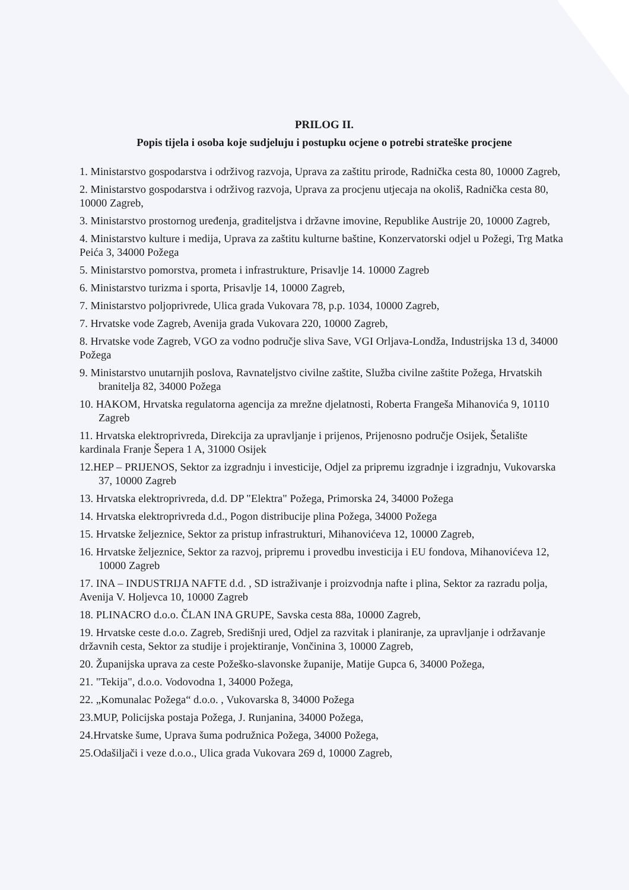PRILOG II.
Popis tijela i osoba koje sudjeluju i postupku ocjene o potrebi strateške procjene
1. Ministarstvo gospodarstva i održivog razvoja, Uprava za zaštitu prirode, Radnička cesta 80, 10000 Zagreb,
2. Ministarstvo gospodarstva i održivog razvoja, Uprava za procjenu utjecaja na okoliš, Radnička cesta 80, 10000 Zagreb,
3. Ministarstvo prostornog uređenja, graditeljstva i državne imovine, Republike Austrije 20, 10000 Zagreb,
4. Ministarstvo kulture i medija, Uprava za zaštitu kulturne baštine, Konzervatorski odjel u Požegi, Trg Matka Peića 3, 34000 Požega
5. Ministarstvo pomorstva, prometa i infrastrukture, Prisavlje 14. 10000 Zagreb
6. Ministarstvo turizma i sporta, Prisavlje 14, 10000 Zagreb,
7. Ministarstvo poljoprivrede, Ulica grada Vukovara 78, p.p. 1034, 10000 Zagreb,
7. Hrvatske vode Zagreb, Avenija grada Vukovara 220, 10000 Zagreb,
8. Hrvatske vode Zagreb, VGO za vodno područje sliva Save, VGI Orljava-Londža, Industrijska 13 d, 34000 Požega
9. Ministarstvo unutarnjih poslova, Ravnateljstvo civilne zaštite, Služba civilne zaštite Požega, Hrvatskih branitelja 82, 34000 Požega
10. HAKOM, Hrvatska regulatorna agencija za mrežne djelatnosti, Roberta Frangeša Mihanovića 9, 10110 Zagreb
11. Hrvatska elektroprivreda, Direkcija za upravljanje i prijenos, Prijenosno područje Osijek, Šetalište kardinala Franje Šepera 1 A, 31000 Osijek
12.HEP – PRIJENOS, Sektor za izgradnju i investicije, Odjel za pripremu izgradnje i izgradnju, Vukovarska 37, 10000 Zagreb
13. Hrvatska elektroprivreda, d.d. DP "Elektra" Požega, Primorska 24, 34000 Požega
14. Hrvatska elektroprivreda d.d., Pogon distribucije plina Požega, 34000 Požega
15. Hrvatske željeznice, Sektor za pristup infrastrukturi, Mihanovićeva 12, 10000 Zagreb,
16. Hrvatske željeznice, Sektor za razvoj, pripremu i provedbu investicija i EU fondova, Mihanovićeva 12, 10000 Zagreb
17. INA – INDUSTRIJA NAFTE d.d. , SD istraživanje i proizvodnja nafte i plina, Sektor za razradu polja, Avenija V. Holjevca 10, 10000 Zagreb
18. PLINACRO d.o.o. ČLAN INA GRUPE, Savska cesta 88a, 10000 Zagreb,
19. Hrvatske ceste d.o.o. Zagreb, Središnji ured, Odjel za razvitak i planiranje, za upravljanje i održavanje državnih cesta, Sektor za studije i projektiranje, Vončinina 3, 10000 Zagreb,
20. Županijska uprava za ceste Požeško-slavonske županije, Matije Gupca 6, 34000 Požega,
21. "Tekija", d.o.o. Vodovodna 1, 34000 Požega,
22. „Komunalac Požega“ d.o.o. , Vukovarska 8, 34000 Požega
23.MUP, Policijska postaja Požega, J. Runjanina, 34000 Požega,
24.Hrvatske šume, Uprava šuma podružnica Požega, 34000 Požega,
25.Odašiljači i veze d.o.o., Ulica grada Vukovara 269 d, 10000 Zagreb,